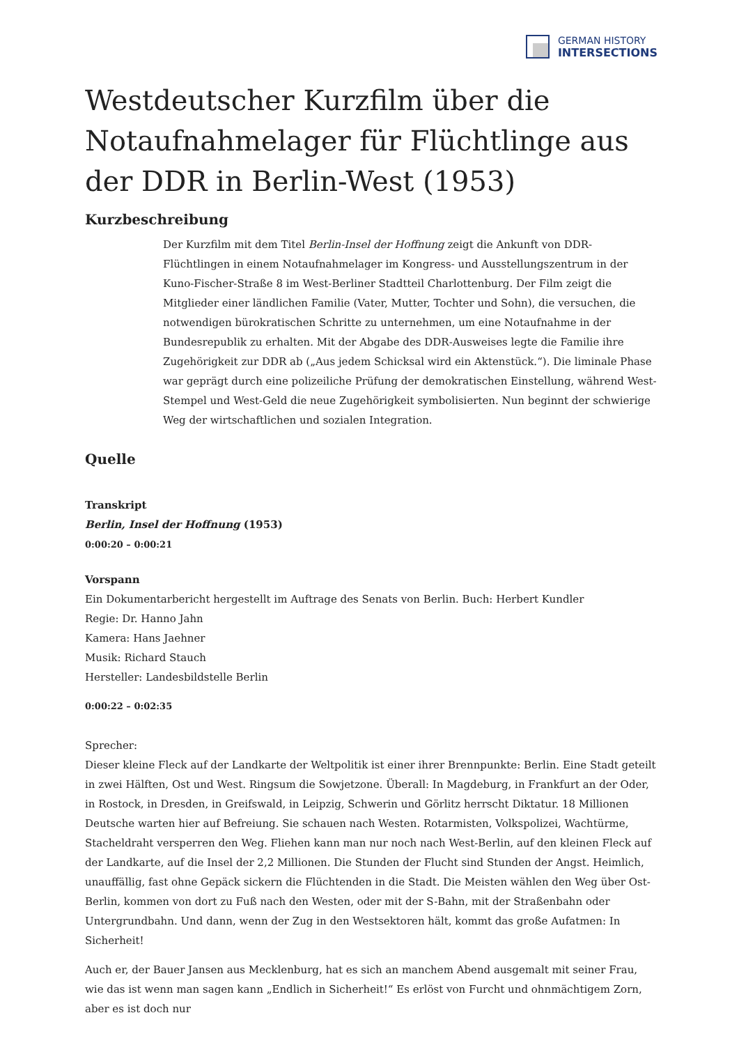GERMAN HISTORY
INTERSECTIONS
Westdeutscher Kurzfilm über die Notaufnahmelager für Flüchtlinge aus der DDR in Berlin-West (1953)
Kurzbeschreibung
Der Kurzfilm mit dem Titel Berlin-Insel der Hoffnung zeigt die Ankunft von DDR-Flüchtlingen in einem Notaufnahmelager im Kongress- und Ausstellungszentrum in der Kuno-Fischer-Straße 8 im West-Berliner Stadtteil Charlottenburg. Der Film zeigt die Mitglieder einer ländlichen Familie (Vater, Mutter, Tochter und Sohn), die versuchen, die notwendigen bürokratischen Schritte zu unternehmen, um eine Notaufnahme in der Bundesrepublik zu erhalten. Mit der Abgabe des DDR-Ausweises legte die Familie ihre Zugehörigkeit zur DDR ab („Aus jedem Schicksal wird ein Aktenstück.“). Die liminale Phase war geprägt durch eine polizeiliche Prüfung der demokratischen Einstellung, während West-Stempel und West-Geld die neue Zugehörigkeit symbolisierten. Nun beginnt der schwierige Weg der wirtschaftlichen und sozialen Integration.
Quelle
Transkript
Berlin, Insel der Hoffnung (1953)
0:00:20 – 0:00:21
Vorspann
Ein Dokumentarbericht hergestellt im Auftrage des Senats von Berlin. Buch: Herbert Kundler
Regie: Dr. Hanno Jahn
Kamera: Hans Jaehner
Musik: Richard Stauch
Hersteller: Landesbildstelle Berlin
0:00:22 – 0:02:35
Sprecher:
Dieser kleine Fleck auf der Landkarte der Weltpolitik ist einer ihrer Brennpunkte: Berlin. Eine Stadt geteilt in zwei Hälften, Ost und West. Ringsum die Sowjetzone. Überall: In Magdeburg, in Frankfurt an der Oder, in Rostock, in Dresden, in Greifswald, in Leipzig, Schwerin und Görlitz herrscht Diktatur. 18 Millionen Deutsche warten hier auf Befreiung. Sie schauen nach Westen. Rotarmisten, Volkspolizei, Wachtürme, Stacheldraht versperren den Weg. Fliehen kann man nur noch nach West-Berlin, auf den kleinen Fleck auf der Landkarte, auf die Insel der 2,2 Millionen. Die Stunden der Flucht sind Stunden der Angst. Heimlich, unauffällig, fast ohne Gepäck sickern die Flüchtenden in die Stadt. Die Meisten wählen den Weg über Ost-Berlin, kommen von dort zu Fuß nach den Westen, oder mit der S-Bahn, mit der Straßenbahn oder Untergrundbahn. Und dann, wenn der Zug in den Westsektoren hält, kommt das große Aufatmen: In Sicherheit!
Auch er, der Bauer Jansen aus Mecklenburg, hat es sich an manchem Abend ausgemalt mit seiner Frau, wie das ist wenn man sagen kann „Endlich in Sicherheit!“ Es erlöst von Furcht und ohnmächtigem Zorn, aber es ist doch nur